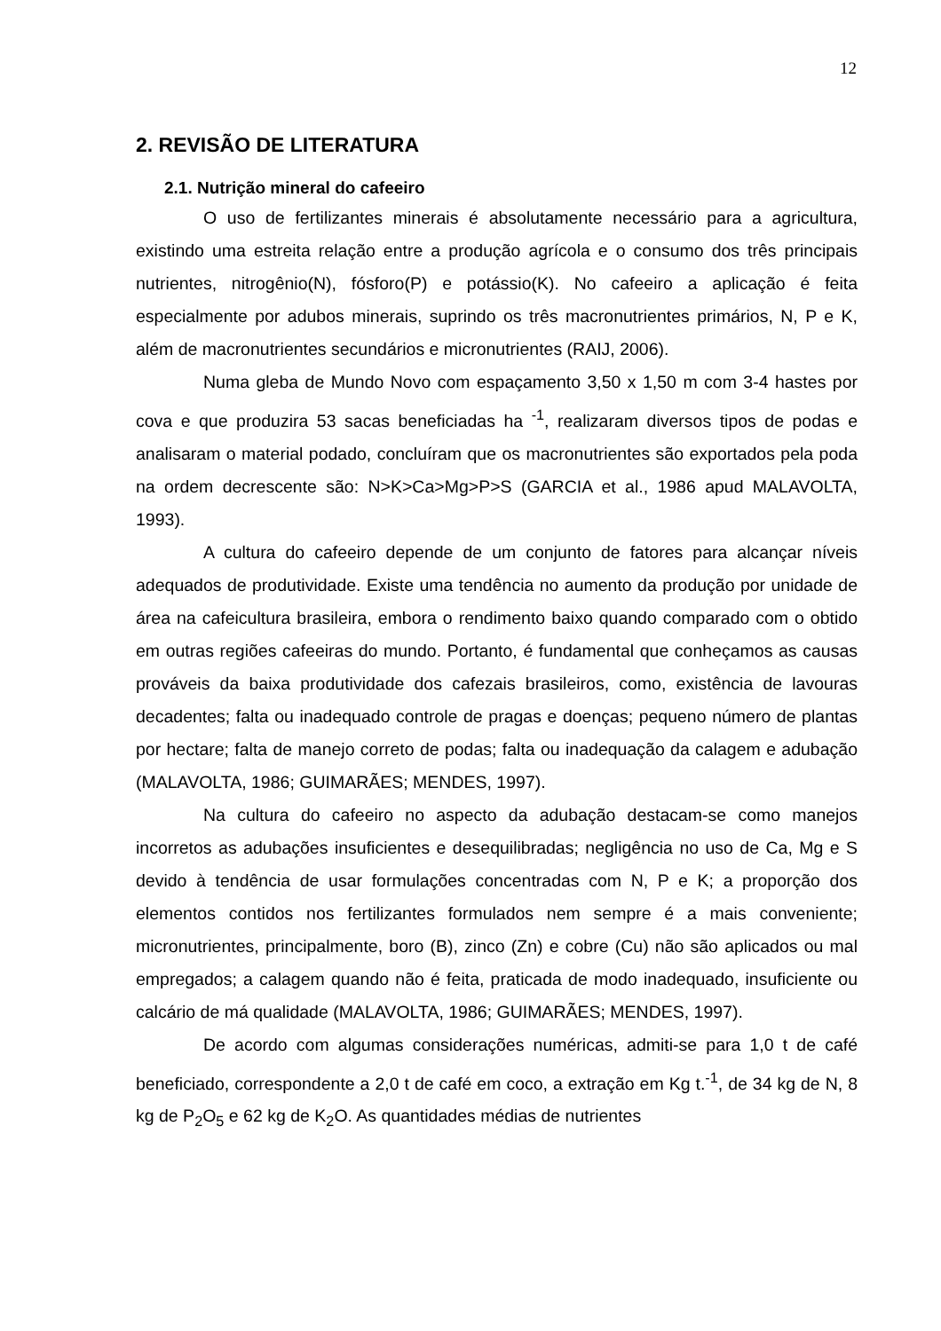12
2. REVISÃO DE LITERATURA
2.1. Nutrição mineral do cafeeiro
O uso de fertilizantes minerais é absolutamente necessário para a agricultura, existindo uma estreita relação entre a produção agrícola e o consumo dos três principais nutrientes, nitrogênio(N), fósforo(P) e potássio(K). No cafeeiro a aplicação é feita especialmente por adubos minerais, suprindo os três macronutrientes primários, N, P e K, além de macronutrientes secundários e micronutrientes (RAIJ, 2006).
Numa gleba de Mundo Novo com espaçamento 3,50 x 1,50 m com 3-4 hastes por cova e que produzira 53 sacas beneficiadas ha <sup>-1</sup>, realizaram diversos tipos de podas e analisaram o material podado, concluíram que os macronutrientes são exportados pela poda na ordem decrescente são: N>K>Ca>Mg>P>S (GARCIA et al., 1986 apud MALAVOLTA, 1993).
A cultura do cafeeiro depende de um conjunto de fatores para alcançar níveis adequados de produtividade. Existe uma tendência no aumento da produção por unidade de área na cafeicultura brasileira, embora o rendimento baixo quando comparado com o obtido em outras regiões cafeeiras do mundo. Portanto, é fundamental que conheçamos as causas prováveis da baixa produtividade dos cafezais brasileiros, como, existência de lavouras decadentes; falta ou inadequado controle de pragas e doenças; pequeno número de plantas por hectare; falta de manejo correto de podas; falta ou inadequação da calagem e adubação (MALAVOLTA, 1986; GUIMARÃES; MENDES, 1997).
Na cultura do cafeeiro no aspecto da adubação destacam-se como manejos incorretos as adubações insuficientes e desequilibradas; negligência no uso de Ca, Mg e S devido à tendência de usar formulações concentradas com N, P e K; a proporção dos elementos contidos nos fertilizantes formulados nem sempre é a mais conveniente; micronutrientes, principalmente, boro (B), zinco (Zn) e cobre (Cu) não são aplicados ou mal empregados; a calagem quando não é feita, praticada de modo inadequado, insuficiente ou calcário de má qualidade (MALAVOLTA, 1986; GUIMARÃES; MENDES, 1997).
De acordo com algumas considerações numéricas, admiti-se para 1,0 t de café beneficiado, correspondente a 2,0 t de café em coco, a extração em Kg t.<sup>-1</sup>, de 34 kg de N, 8 kg de P<sub>2</sub>O<sub>5</sub> e 62 kg de K<sub>2</sub>O. As quantidades médias de nutrientes